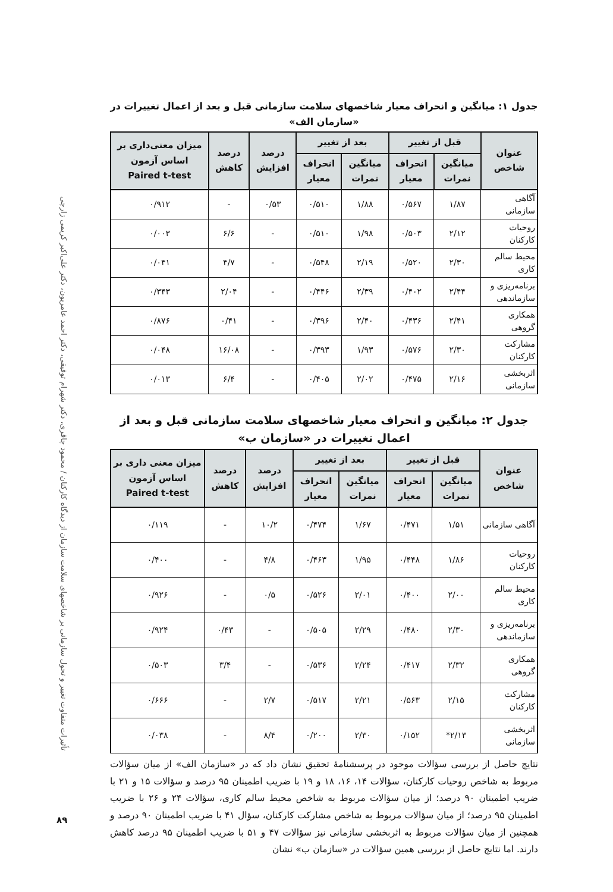تأثیرات متفاوت تغییر و تحول سازمانی بر شاخصهای سلامت سازمان از دیدگاه کارکنان / محمود چاقری، دکتر شهرام توفیقی، دکتر احمد عامریون، دکتر علی‌اکبر کریمی زارچی
۸۹
جدول ۱: میانگین و انحراف معیار شاخصهای سلامت سازمانی قبل و بعد از اعمال تغییرات در «سازمان الف»
| عنوان شاخص | قبل از تغییر | | بعد از تغییر | | درصد افزایش | درصد کاهش | میزان معنی‌داری بر اساس آزمون Paired t-test |
| --- | --- | --- | --- | --- | --- | --- | --- |
| | میانگین نمرات | انحراف معیار | میانگین نمرات | انحراف معیار | | | |
| آگاهی سازمانی | ۱/۸۷ | ۰/۵۶۷ | ۱/۸۸ | ۰/۵۱۰ | ۰/۵۳ | - | ۰/۹۱۲ |
| روحیات کارکنان | ۲/۱۲ | ۰/۵۰۳ | ۱/۹۸ | ۰/۵۱۰ | - | ۶/۶ | ۰/۰۰۳ |
| محیط سالم کاری | ۲/۳۰ | ۰/۵۲۰ | ۲/۱۹ | ۰/۵۴۸ | - | ۴/۷ | ۰/۰۴۱ |
| برنامه‌ریزی و سازماندهی | ۲/۴۴ | ۰/۴۰۲ | ۲/۳۹ | ۰/۴۴۶ | - | ۲/۰۴ | ۰/۳۴۳ |
| همکاری گروهی | ۲/۴۱ | ۰/۴۳۶ | ۲/۴۰ | ۰/۳۹۶ | - | ۰/۴۱ | ۰/۸۷۶ |
| مشارکت کارکنان | ۲/۳۰ | ۰/۵۷۶ | ۱/۹۳ | ۰/۳۹۳ | - | ۱۶/۰۸ | ۰/۰۴۸ |
| اثربخشی سازمانی | ۲/۱۶ | ۰/۴۷۵ | ۲/۰۲ | ۰/۴۰۵ | - | ۶/۴ | ۰/۰۱۳ |
جدول ۲: میانگین و انحراف معیار شاخصهای سلامت سازمانی قبل و بعد از اعمال تغییرات در «سازمان ب»
| عنوان شاخص | قبل از تغییر | | بعد از تغییر | | درصد افزایش | درصد کاهش | میزان معنی داری بر اساس آزمون Paired t-test |
| --- | --- | --- | --- | --- | --- | --- | --- |
| | میانگین نمرات | انحراف معیار | میانگین نمرات | انحراف معیار | | | |
| آگاهی سازمانی | ۱/۵۱ | ۰/۴۷۱ | ۱/۶۷ | ۰/۴۷۴ | ۱۰/۲ | - | ۰/۱۱۹ |
| روحیات کارکنان | ۱/۸۶ | ۰/۴۴۸ | ۱/۹۵ | ۰/۴۶۳ | ۴/۸ | - | ۰/۴۰۰ |
| محیط سالم کاری | ۲/۰۰ | ۰/۴۰۰ | ۲/۰۱ | ۰/۵۲۶ | ۰/۵ | - | ۰/۹۲۶ |
| برنامه‌ریزی و سازماندهی | ۲/۳۰ | ۰/۴۸۰ | ۲/۲۹ | ۰/۵۰۵ | - | ۰/۴۳ | ۰/۹۲۴ |
| همکاری گروهی | ۲/۳۲ | ۰/۴۱۷ | ۲/۲۴ | ۰/۵۳۶ | - | ۳/۴ | ۰/۵۰۳ |
| مشارکت کارکنان | ۲/۱۵ | ۰/۵۶۳ | ۲/۲۱ | ۰/۵۱۷ | ۲/۷ | - | ۰/۶۶۶ |
| اثربخشی سازمانی | ۲/۱۳* | ۰/۱۵۲ | ۲/۳۰ | ۰/۲۰۰ | ۸/۴ | - | ۰/۰۳۸ |
نتایج حاصل از بررسی سؤالات موجود در پرسشنامهٔ تحقیق نشان داد که در «سازمان الف» از میان سؤالات مربوط به شاخص روحیات کارکنان، سؤالات ۱۴، ۱۶، ۱۸ و ۱۹ با ضریب اطمینان ۹۵ درصد و سؤالات ۱۵ و ۲۱ با ضریب اطمینان ۹۰ درصد؛ از میان سؤالات مربوط به شاخص محیط سالم کاری، سؤالات ۲۴ و ۲۶ با ضریب اطمینان ۹۵ درصد؛ از میان سؤالات مربوط به شاخص مشارکت کارکنان، سؤال ۴۱ با ضریب اطمینان ۹۰ درصد و همچنین از میان سؤالات مربوط به اثربخشی سازمانی نیز سؤالات ۴۷ و ۵۱ با ضریب اطمینان ۹۵ درصد کاهش دارند. اما نتایج حاصل از بررسی همین سؤالات در «سازمان ب» نشان